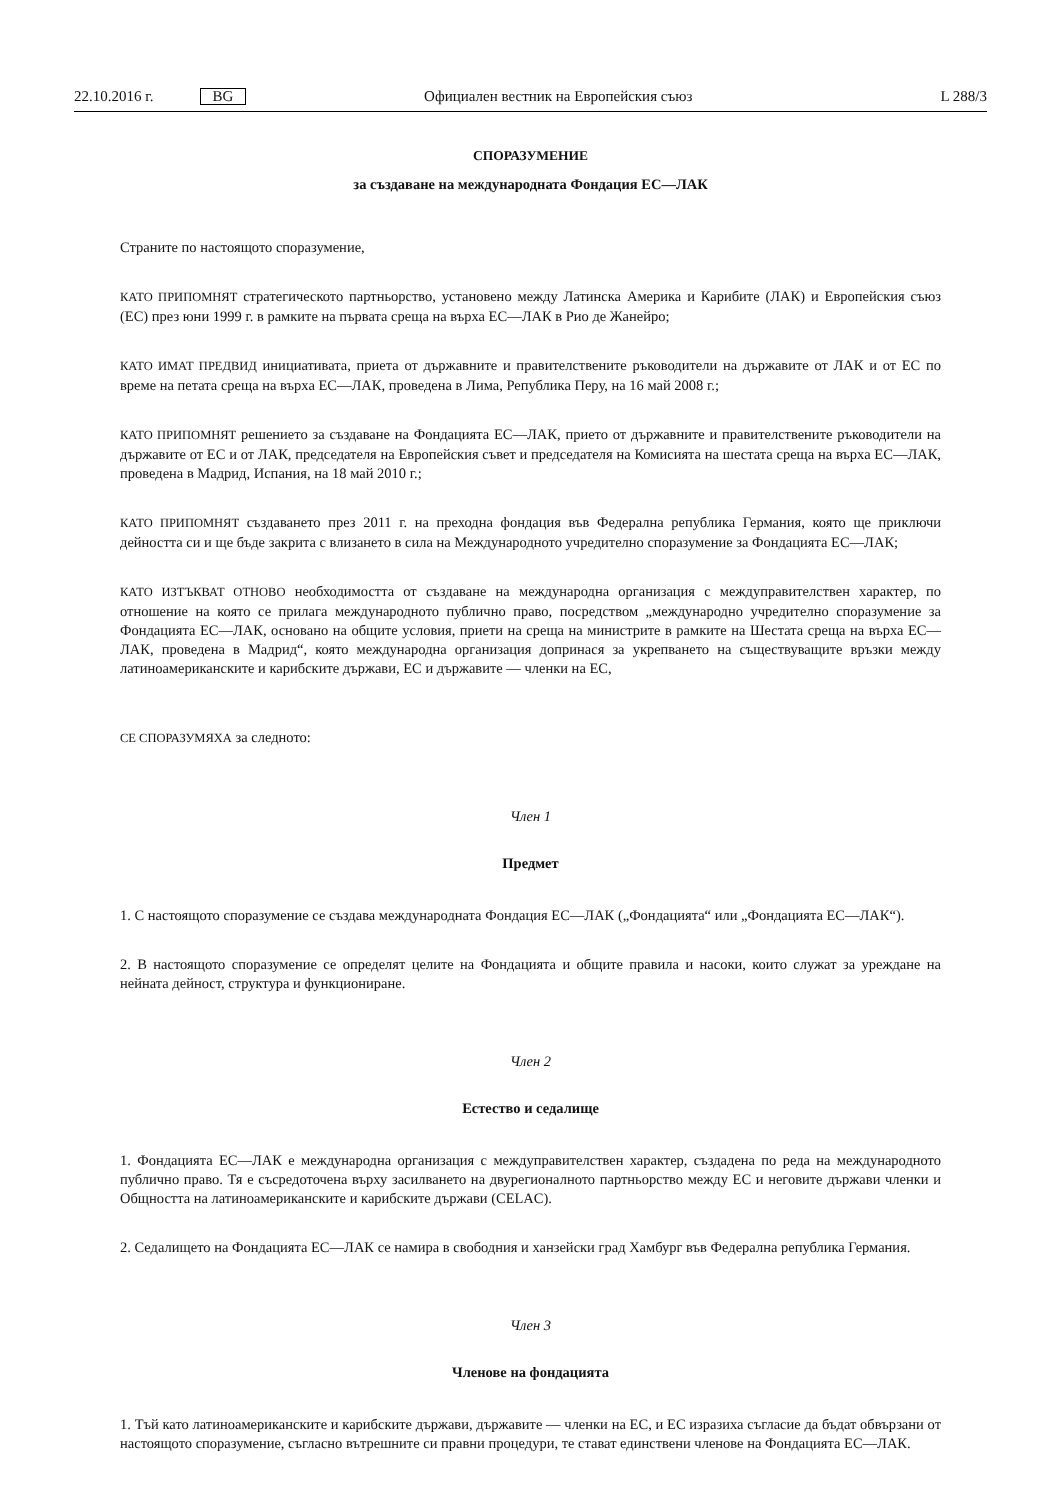22.10.2016 г. BG Официален вестник на Европейския съюз L 288/3
СПОРАЗУМЕНИЕ
за създаване на международната Фондация ЕС—ЛАК
Страните по настоящото споразумение,
КАТО ПРИПОМНЯТ стратегическото партньорство, установено между Латинска Америка и Карибите (ЛАК) и Европейския съюз (ЕС) през юни 1999 г. в рамките на първата среща на върха ЕС—ЛАК в Рио де Жанейро;
КАТО ИМАТ ПРЕДВИД инициативата, приета от държавните и правителствените ръководители на държавите от ЛАК и от ЕС по време на петата среща на върха ЕС—ЛАК, проведена в Лима, Република Перу, на 16 май 2008 г.;
КАТО ПРИПОМНЯТ решението за създаване на Фондацията ЕС—ЛАК, прието от държавните и правителствените ръководители на държавите от ЕС и от ЛАК, председателя на Европейския съвет и председателя на Комисията на шестата среща на върха ЕС—ЛАК, проведена в Мадрид, Испания, на 18 май 2010 г.;
КАТО ПРИПОМНЯТ създаването през 2011 г. на преходна фондация във Федерална република Германия, която ще приключи дейността си и ще бъде закрита с влизането в сила на Международното учредително споразумение за Фондацията ЕС—ЛАК;
КАТО ИЗТЪКВАТ ОТНОВО необходимостта от създаване на международна организация с междуправителствен характер, по отношение на която се прилага международното публично право, посредством „международно учредително споразумение за Фондацията ЕС—ЛАК, основано на общите условия, приети на среща на министрите в рамките на Шестата среща на върха ЕС—ЛАК, проведена в Мадрид“, която международна организация допринася за укрепването на съществуващите връзки между латиноамериканските и карибските държави, ЕС и държавите — членки на ЕС,
СЕ СПОРАЗУМЯХА за следното:
Член 1
Предмет
1. С настоящото споразумение се създава международната Фондация ЕС—ЛАК („Фондацията“ или „Фондацията ЕС—ЛАК“).
2. В настоящото споразумение се определят целите на Фондацията и общите правила и насоки, които служат за уреждане на нейната дейност, структура и функциониране.
Член 2
Естество и седалище
1. Фондацията ЕС—ЛАК е международна организация с междуправителствен характер, създадена по реда на международното публично право. Тя е съсредоточена върху засилването на двурегионалното партньорство между ЕС и неговите държави членки и Общността на латиноамериканските и карибските държави (CELAC).
2. Седалището на Фондацията ЕС—ЛАК се намира в свободния и ханзейски град Хамбург във Федерална република Германия.
Член 3
Членове на фондацията
1. Тъй като латиноамериканските и карибските държави, държавите — членки на ЕС, и ЕС изразиха съгласие да бъдат обвързани от настоящото споразумение, съгласно вътрешните си правни процедури, те стават единствени членове на Фондацията ЕС—ЛАК.